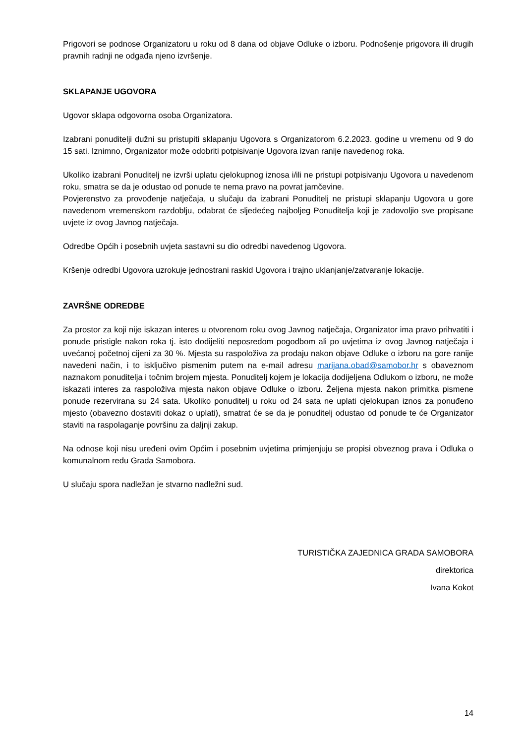Prigovori se podnose Organizatoru u roku od 8 dana od objave Odluke o izboru. Podnošenje prigovora ili drugih pravnih radnji ne odgađa njeno izvršenje.
SKLAPANJE UGOVORA
Ugovor sklapa odgovorna osoba Organizatora.
Izabrani ponuditelji dužni su pristupiti sklapanju Ugovora s Organizatorom 6.2.2023. godine u vremenu od 9 do 15 sati. Iznimno, Organizator može odobriti potpisivanje Ugovora izvan ranije navedenog roka.
Ukoliko izabrani Ponuditelj ne izvrši uplatu cjelokupnog iznosa i/ili ne pristupi potpisivanju Ugovora u navedenom roku, smatra se da je odustao od ponude te nema pravo na povrat jamčevine.
Povjerenstvo za provođenje natječaja, u slučaju da izabrani Ponuditelj ne pristupi sklapanju Ugovora u gore navedenom vremenskom razdoblju, odabrat će sljedećeg najboljeg Ponuditelja koji je zadovoljio sve propisane uvjete iz ovog Javnog natječaja.
Odredbe Općih i posebnih uvjeta sastavni su dio odredbi navedenog Ugovora.
Kršenje odredbi Ugovora uzrokuje jednostrani raskid Ugovora i trajno uklanjanje/zatvaranje lokacije.
ZAVRŠNE ODREDBE
Za prostor za koji nije iskazan interes u otvorenom roku ovog Javnog natječaja, Organizator ima pravo prihvatiti i ponude pristigle nakon roka tj. isto dodijeliti neposredom pogodbom ali po uvjetima iz ovog Javnog natječaja i uvećanoj početnoj cijeni za 30 %. Mjesta su raspoloživa za prodaju nakon objave Odluke o izboru na gore ranije navedeni način, i to isključivo pismenim putem na e-mail adresu marijana.obad@samobor.hr s obaveznom naznakom ponuditelja i točnim brojem mjesta. Ponuditelj kojem je lokacija dodijeljena Odlukom o izboru, ne može iskazati interes za raspoloživa mjesta nakon objave Odluke o izboru. Željena mjesta nakon primitka pismene ponude rezervirana su 24 sata. Ukoliko ponuditelj u roku od 24 sata ne uplati cjelokupan iznos za ponuđeno mjesto (obavezno dostaviti dokaz o uplati), smatrat će se da je ponuditelj odustao od ponude te će Organizator staviti na raspolaganje površinu za daljnji zakup.
Na odnose koji nisu uređeni ovim Općim i posebnim uvjetima primjenjuju se propisi obveznog prava i Odluka o komunalnom redu Grada Samobora.
U slučaju spora nadležan je stvarno nadležni sud.
TURISTIČKA ZAJEDNICA GRADA SAMOBORA
direktorica
Ivana Kokot
14